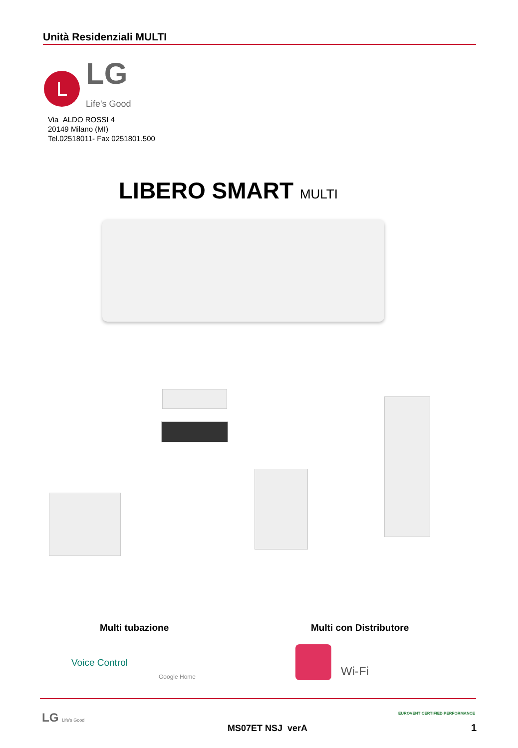Unità Residenziali MULTI
L
LG
Life's Good
Via ALDO ROSSI 4
20149 Milano (MI)
Tel.02518011- Fax 0251801.500
LIBERO SMART MULTI
Multi tubazione Multi con Distributore
Voice Control
Google Home Wi-Fi
LG Life's Good
MS07ET NSJ verA
EUROVENT CERTIFIED PERFORMANCE
1